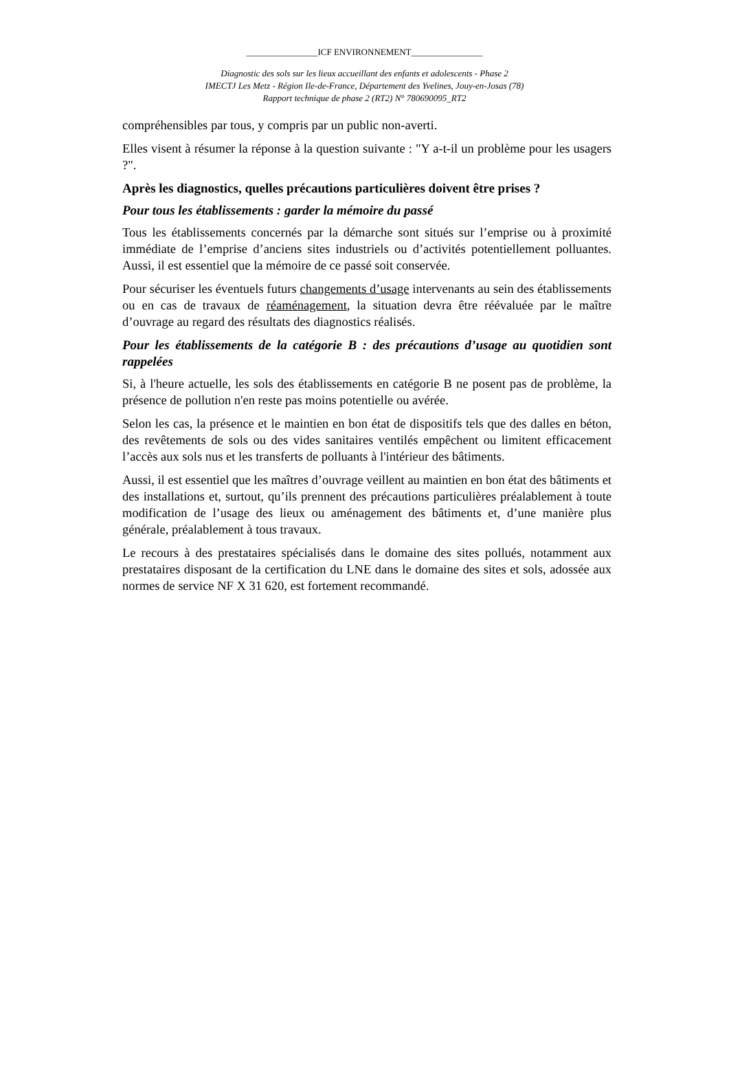________________ICF ENVIRONNEMENT________________
Diagnostic des sols sur les lieux accueillant des enfants et adolescents - Phase 2
IMECTJ Les Metz - Région Ile-de-France, Département des Yvelines, Jouy-en-Josas (78)
Rapport technique de phase 2 (RT2) N° 780690095_RT2
compréhensibles par tous, y compris par un public non-averti.
Elles visent à résumer la réponse à la question suivante : "Y a-t-il un problème pour les usagers ?".
Après les diagnostics, quelles précautions particulières doivent être prises ?
Pour tous les établissements : garder la mémoire du passé
Tous les établissements concernés par la démarche sont situés sur l’emprise ou à proximité immédiate de l’emprise d’anciens sites industriels ou d’activités potentiellement polluantes. Aussi, il est essentiel que la mémoire de ce passé soit conservée.
Pour sécuriser les éventuels futurs changements d’usage intervenants au sein des établissements ou en cas de travaux de réaménagement, la situation devra être réévaluée par le maître d’ouvrage au regard des résultats des diagnostics réalisés.
Pour les établissements de la catégorie B : des précautions d’usage au quotidien sont rappelées
Si, à l'heure actuelle, les sols des établissements en catégorie B ne posent pas de problème, la présence de pollution n'en reste pas moins potentielle ou avérée.
Selon les cas, la présence et le maintien en bon état de dispositifs tels que des dalles en béton, des revêtements de sols ou des vides sanitaires ventilés empêchent ou limitent efficacement l’accès aux sols nus et les transferts de polluants à l'intérieur des bâtiments.
Aussi, il est essentiel que les maîtres d’ouvrage veillent au maintien en bon état des bâtiments et des installations et, surtout, qu’ils prennent des précautions particulières préalablement à toute modification de l’usage des lieux ou aménagement des bâtiments et, d’une manière plus générale, préalablement à tous travaux.
Le recours à des prestataires spécialisés dans le domaine des sites pollués, notamment aux prestataires disposant de la certification du LNE dans le domaine des sites et sols, adossée aux normes de service NF X 31 620, est fortement recommandé.